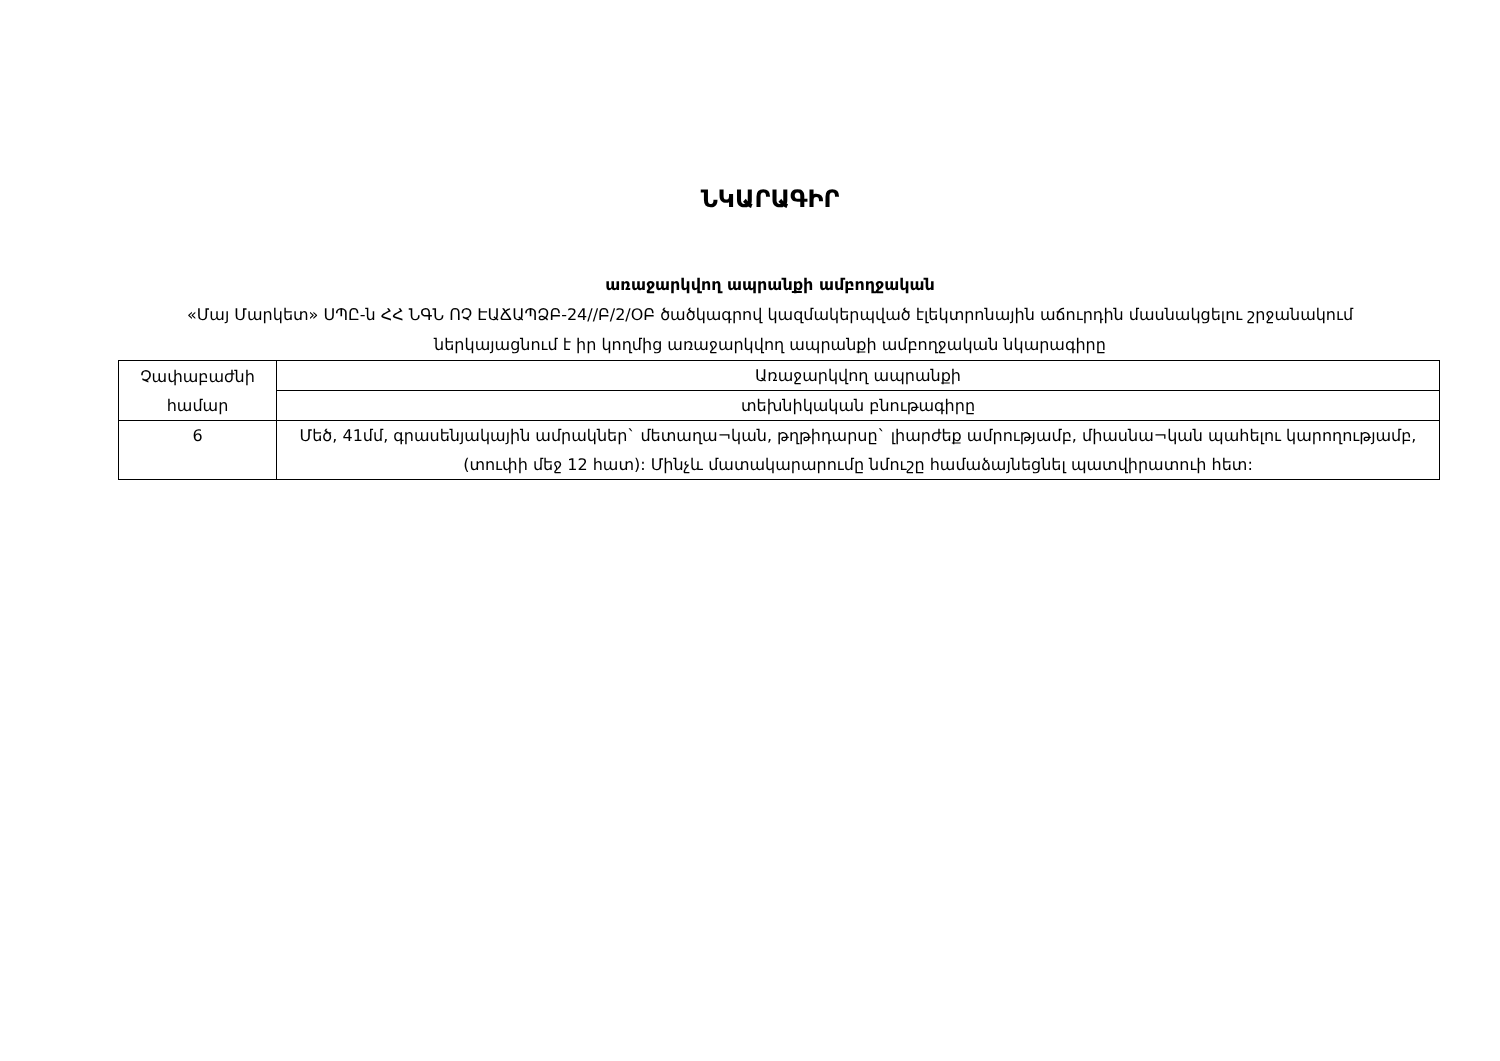ՆԿԱՐԱԳԻՐ
առաջարկվող ապրանքի ամբողջական
«Մայ Մարկետ» ՍՊԸ-ն ՀՀ ՆԳՆ ՈՉ ԷԱՃԱՊՁԲ-24//Բ/2/ՕԲ ծածկագրով կազմակերպված էլեկտրոնային աճուրդին մասնակցելու շրջանակում ներկայացնում է իր կողմից առաջարկվող ապրանքի ամբողջական նկարագիրը
| Չափաբաժնի համար | Առաջարկվող ապրանքի |
| | տեխնիկական բնութագիրը |
| 6 | Մեծ, 41մմ, գրասենյակային ամրակներ` մետաղա¬կան, թղթիդարսը` լիարժեք ամրությամբ, միասնա¬կան պահելու կարողությամբ, (տուփի մեջ 12 հատ): Մինչև մատակարարումը նմուշը համաձայնեցնել պատվիրատուի հետ: |